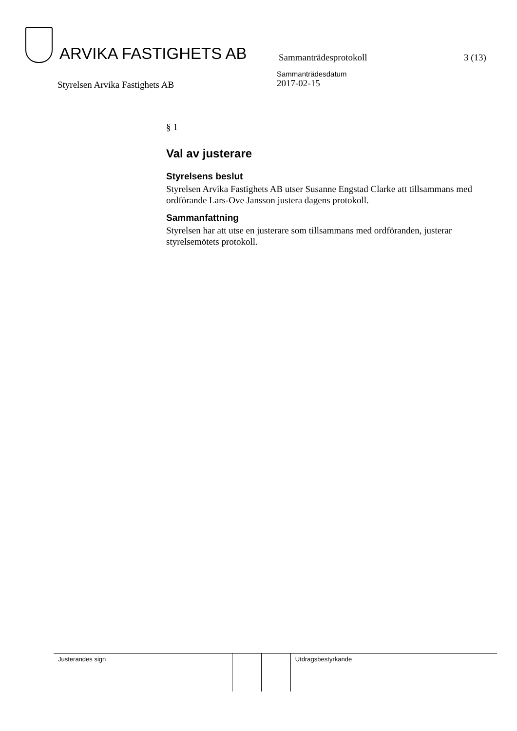ARVIKA FASTIGHETS AB
Sammanträdesprotokoll
3 (13)
Styrelsen Arvika Fastighets AB
Sammanträdesdatum
2017-02-15
§ 1
Val av justerare
Styrelsens beslut
Styrelsen Arvika Fastighets AB utser Susanne Engstad Clarke att tillsammans med ordförande Lars-Ove Jansson justera dagens protokoll.
Sammanfattning
Styrelsen har att utse en justerare som tillsammans med ordföranden, justerar styrelsemötets protokoll.
| Justerandes sign | | | Utdragsbestyrkande |